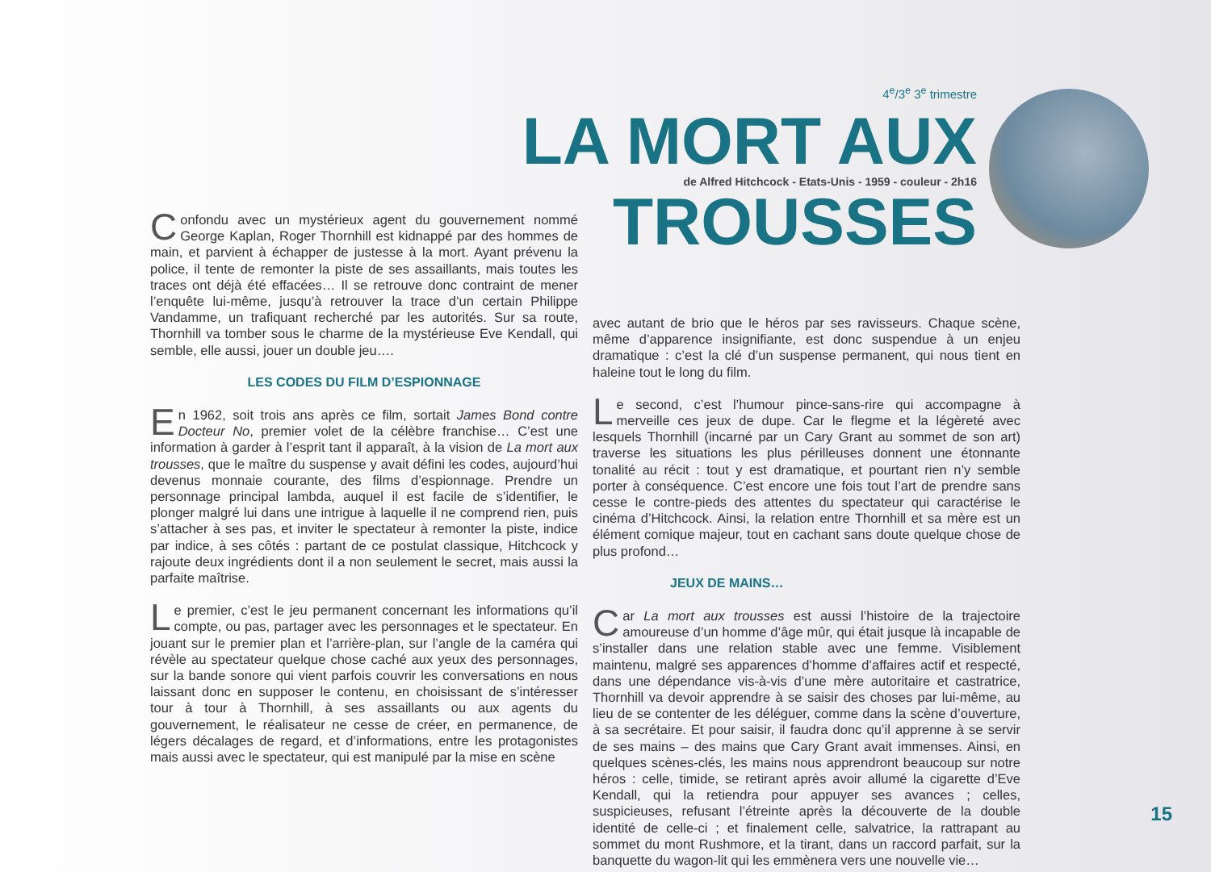4<sup>e</sup>/3<sup>e</sup> 3<sup>e</sup> trimestre
LA MORT AUX
de Alfred Hitchcock - Etats-Unis - 1959 - couleur - 2h16
TROUSSES
Confondu avec un mystérieux agent du gouvernement nommé George Kaplan, Roger Thornhill est kidnappé par des hommes de main, et parvient à échapper de justesse à la mort. Ayant prévenu la police, il tente de remonter la piste de ses assaillants, mais toutes les traces ont déjà été effacées… Il se retrouve donc contraint de mener l’enquête lui-même, jusqu’à retrouver la trace d’un certain Philippe Vandamme, un trafiquant recherché par les autorités. Sur sa route, Thornhill va tomber sous le charme de la mystérieuse Eve Kendall, qui semble, elle aussi, jouer un double jeu….
LES CODES DU FILM D’ESPIONNAGE
En 1962, soit trois ans après ce film, sortait James Bond contre Docteur No, premier volet de la célèbre franchise… C’est une information à garder à l’esprit tant il apparaît, à la vision de La mort aux trousses, que le maître du suspense y avait défini les codes, aujourd’hui devenus monnaie courante, des films d’espionnage. Prendre un personnage principal lambda, auquel il est facile de s’identifier, le plonger malgré lui dans une intrigue à laquelle il ne comprend rien, puis s’attacher à ses pas, et inviter le spectateur à remonter la piste, indice par indice, à ses côtés : partant de ce postulat classique, Hitchcock y rajoute deux ingrédients dont il a non seulement le secret, mais aussi la parfaite maîtrise.
Le premier, c’est le jeu permanent concernant les informations qu’il compte, ou pas, partager avec les personnages et le spectateur. En jouant sur le premier plan et l’arrière-plan, sur l’angle de la caméra qui révèle au spectateur quelque chose caché aux yeux des personnages, sur la bande sonore qui vient parfois couvrir les conversations en nous laissant donc en supposer le contenu, en choisissant de s’intéresser tour à tour à Thornhill, à ses assaillants ou aux agents du gouvernement, le réalisateur ne cesse de créer, en permanence, de légers décalages de regard, et d’informations, entre les protagonistes mais aussi avec le spectateur, qui est manipulé par la mise en scène
avec autant de brio que le héros par ses ravisseurs. Chaque scène, même d’apparence insignifiante, est donc suspendue à un enjeu dramatique : c’est la clé d’un suspense permanent, qui nous tient en haleine tout le long du film.
Le second, c’est l’humour pince-sans-rire qui accompagne à merveille ces jeux de dupe. Car le flegme et la légèreté avec lesquels Thornhill (incarné par un Cary Grant au sommet de son art) traverse les situations les plus périlleuses donnent une étonnante tonalité au récit : tout y est dramatique, et pourtant rien n’y semble porter à conséquence. C’est encore une fois tout l’art de prendre sans cesse le contre-pieds des attentes du spectateur qui caractérise le cinéma d’Hitchcock. Ainsi, la relation entre Thornhill et sa mère est un élément comique majeur, tout en cachant sans doute quelque chose de plus profond…
JEUX DE MAINS…
Car La mort aux trousses est aussi l’histoire de la trajectoire amoureuse d’un homme d’âge mûr, qui était jusque là incapable de s’installer dans une relation stable avec une femme. Visiblement maintenu, malgré ses apparences d’homme d’affaires actif et respecté, dans une dépendance vis-à-vis d’une mère autoritaire et castratrice, Thornhill va devoir apprendre à se saisir des choses par lui-même, au lieu de se contenter de les déléguer, comme dans la scène d’ouverture, à sa secrétaire. Et pour saisir, il faudra donc qu’il apprenne à se servir de ses mains – des mains que Cary Grant avait immenses. Ainsi, en quelques scènes-clés, les mains nous apprendront beaucoup sur notre héros : celle, timide, se retirant après avoir allumé la cigarette d’Eve Kendall, qui la retiendra pour appuyer ses avances ; celles, suspicieuses, refusant l’étreinte après la découverte de la double identité de celle-ci ; et finalement celle, salvatrice, la rattrapant au sommet du mont Rushmore, et la tirant, dans un raccord parfait, sur la banquette du wagon-lit qui les emmènera vers une nouvelle vie…
15